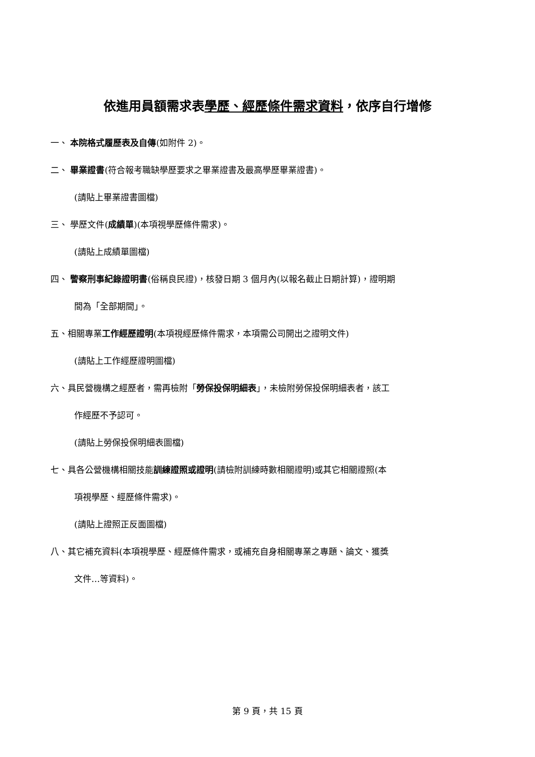依進用員額需求表學歷、經歷條件需求資料，依序自行增修
一、 本院格式履歷表及自傳(如附件 2)。
二、 畢業證書(符合報考職缺學歷要求之畢業證書及最高學歷畢業證書)。
(請貼上畢業證書圖檔)
三、 學歷文件(成績單)(本項視學歷條件需求)。
(請貼上成績單圖檔)
四、 警察刑事紀錄證明書(俗稱良民證)，核發日期 3 個月內(以報名截止日期計算)，證明期
間為「全部期間」。
五、相關專業工作經歷證明(本項視經歷條件需求，本項需公司開出之證明文件)
(請貼上工作經歷證明圖檔)
六、具民營機構之經歷者，需再檢附「勞保投保明細表」，未檢附勞保投保明細表者，該工
作經歷不予認可。
(請貼上勞保投保明細表圖檔)
七、具各公營機構相關技能訓練證照或證明(請檢附訓練時數相關證明)或其它相關證照(本
項視學歷、經歷條件需求)。
(請貼上證照正反面圖檔)
八、其它補充資料(本項視學歷、經歷條件需求，或補充自身相關專業之專題、論文、獲獎
文件…等資料)。
第 9 頁，共 15 頁